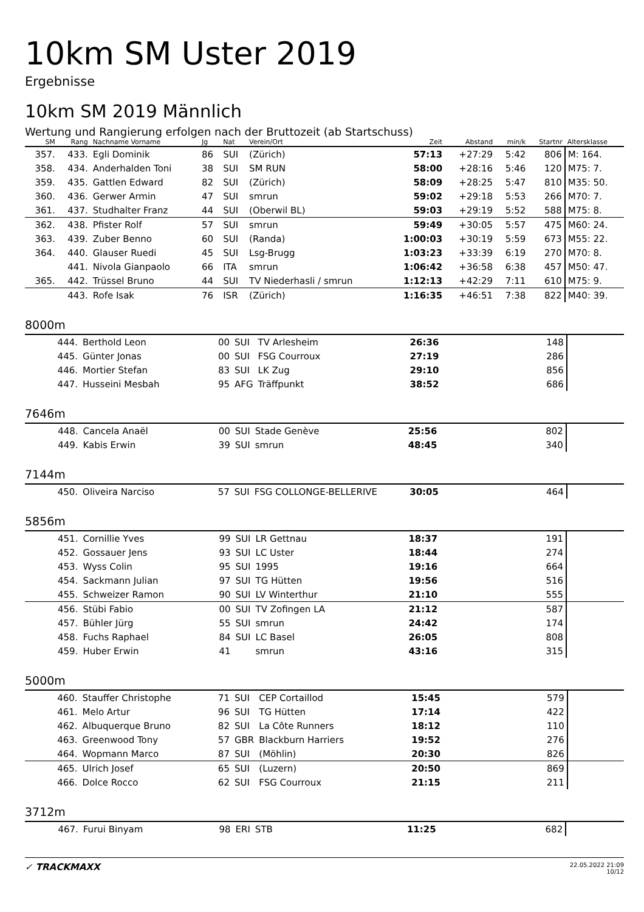10km SM Uster 2019
Ergebnisse
10km SM 2019 Männlich
Wertung und Rangierung erfolgen nach der Bruttozeit (ab Startschuss)
| SM | Rang | Nachname Vorname | Jg | Nat | Verein/Ort | Zeit | Abstand | min/k | Startnr | Altersklasse |
| --- | --- | --- | --- | --- | --- | --- | --- | --- | --- | --- |
| 357. | 433. | Egli Dominik | 86 | SUI | (Zürich) | 57:13 | +27:29 | 5:42 | 806 | M: 164. |
| 358. | 434. | Anderhalden Toni | 38 | SUI | SM RUN | 58:00 | +28:16 | 5:46 | 120 | M75: 7. |
| 359. | 435. | Gattlen Edward | 82 | SUI | (Zürich) | 58:09 | +28:25 | 5:47 | 810 | M35: 50. |
| 360. | 436. | Gerwer Armin | 47 | SUI | smrun | 59:02 | +29:18 | 5:53 | 266 | M70: 7. |
| 361. | 437. | Studhalter Franz | 44 | SUI | (Oberwil BL) | 59:03 | +29:19 | 5:52 | 588 | M75: 8. |
| 362. | 438. | Pfister Rolf | 57 | SUI | smrun | 59:49 | +30:05 | 5:57 | 475 | M60: 24. |
| 363. | 439. | Zuber Benno | 60 | SUI | (Randa) | 1:00:03 | +30:19 | 5:59 | 673 | M55: 22. |
| 364. | 440. | Glauser Ruedi | 45 | SUI | Lsg-Brugg | 1:03:23 | +33:39 | 6:19 | 270 | M70: 8. |
| | 441. | Nivola Gianpaolo | 66 | ITA | smrun | 1:06:42 | +36:58 | 6:38 | 457 | M50: 47. |
| 365. | 442. | Trüssel Bruno | 44 | SUI | TV Niederhasli / smrun | 1:12:13 | +42:29 | 7:11 | 610 | M75: 9. |
| | 443. | Rofe Isak | 76 | ISR | (Zürich) | 1:16:35 | +46:51 | 7:38 | 822 | M40: 39. |
8000m
| | 444. | Berthold Leon | 00 | SUI | TV Arlesheim | 26:36 | | 148 | |
| | 445. | Günter Jonas | 00 | SUI | FSG Courroux | 27:19 | | 286 | |
| | 446. | Mortier Stefan | 83 | SUI | LK Zug | 29:10 | | 856 | |
| | 447. | Husseini Mesbah | 95 | AFG | Träffpunkt | 38:52 | | 686 | |
7646m
| | 448. | Cancela Anaël | 00 | SUI | Stade Genève | 25:56 | | 802 | |
| | 449. | Kabis Erwin | 39 | SUI | smrun | 48:45 | | 340 | |
7144m
| | 450. | Oliveira Narciso | 57 | SUI | FSG COLLONGE-BELLERIVE | 30:05 | | 464 | |
5856m
| | 451. | Cornillie Yves | 99 | SUI | LR Gettnau | 18:37 | | 191 | |
| | 452. | Gossauer Jens | 93 | SUI | LC Uster | 18:44 | | 274 | |
| | 453. | Wyss Colin | 95 | SUI | 1995 | 19:16 | | 664 | |
| | 454. | Sackmann Julian | 97 | SUI | TG Hütten | 19:56 | | 516 | |
| | 455. | Schweizer Ramon | 90 | SUI | LV Winterthur | 21:10 | | 555 | |
| | 456. | Stübi Fabio | 00 | SUI | TV Zofingen LA | 21:12 | | 587 | |
| | 457. | Bühler Jürg | 55 | SUI | smrun | 24:42 | | 174 | |
| | 458. | Fuchs Raphael | 84 | SUI | LC Basel | 26:05 | | 808 | |
| | 459. | Huber Erwin | 41 | | smrun | 43:16 | | 315 | |
5000m
| | 460. | Stauffer Christophe | 71 | SUI | CEP Cortaillod | 15:45 | | 579 | |
| | 461. | Melo Artur | 96 | SUI | TG Hütten | 17:14 | | 422 | |
| | 462. | Albuquerque Bruno | 82 | SUI | La Côte Runners | 18:12 | | 110 | |
| | 463. | Greenwood Tony | 57 | GBR | Blackburn Harriers | 19:52 | | 276 | |
| | 464. | Wopmann Marco | 87 | SUI | (Möhlin) | 20:30 | | 826 | |
| | 465. | Ulrich Josef | 65 | SUI | (Luzern) | 20:50 | | 869 | |
| | 466. | Dolce Rocco | 62 | SUI | FSG Courroux | 21:15 | | 211 | |
3712m
| | 467. | Furui Binyam | 98 | ERI | STB | 11:25 | | 682 | |
✓ TRACKMAXX 22.05.2022 21:09
10/12